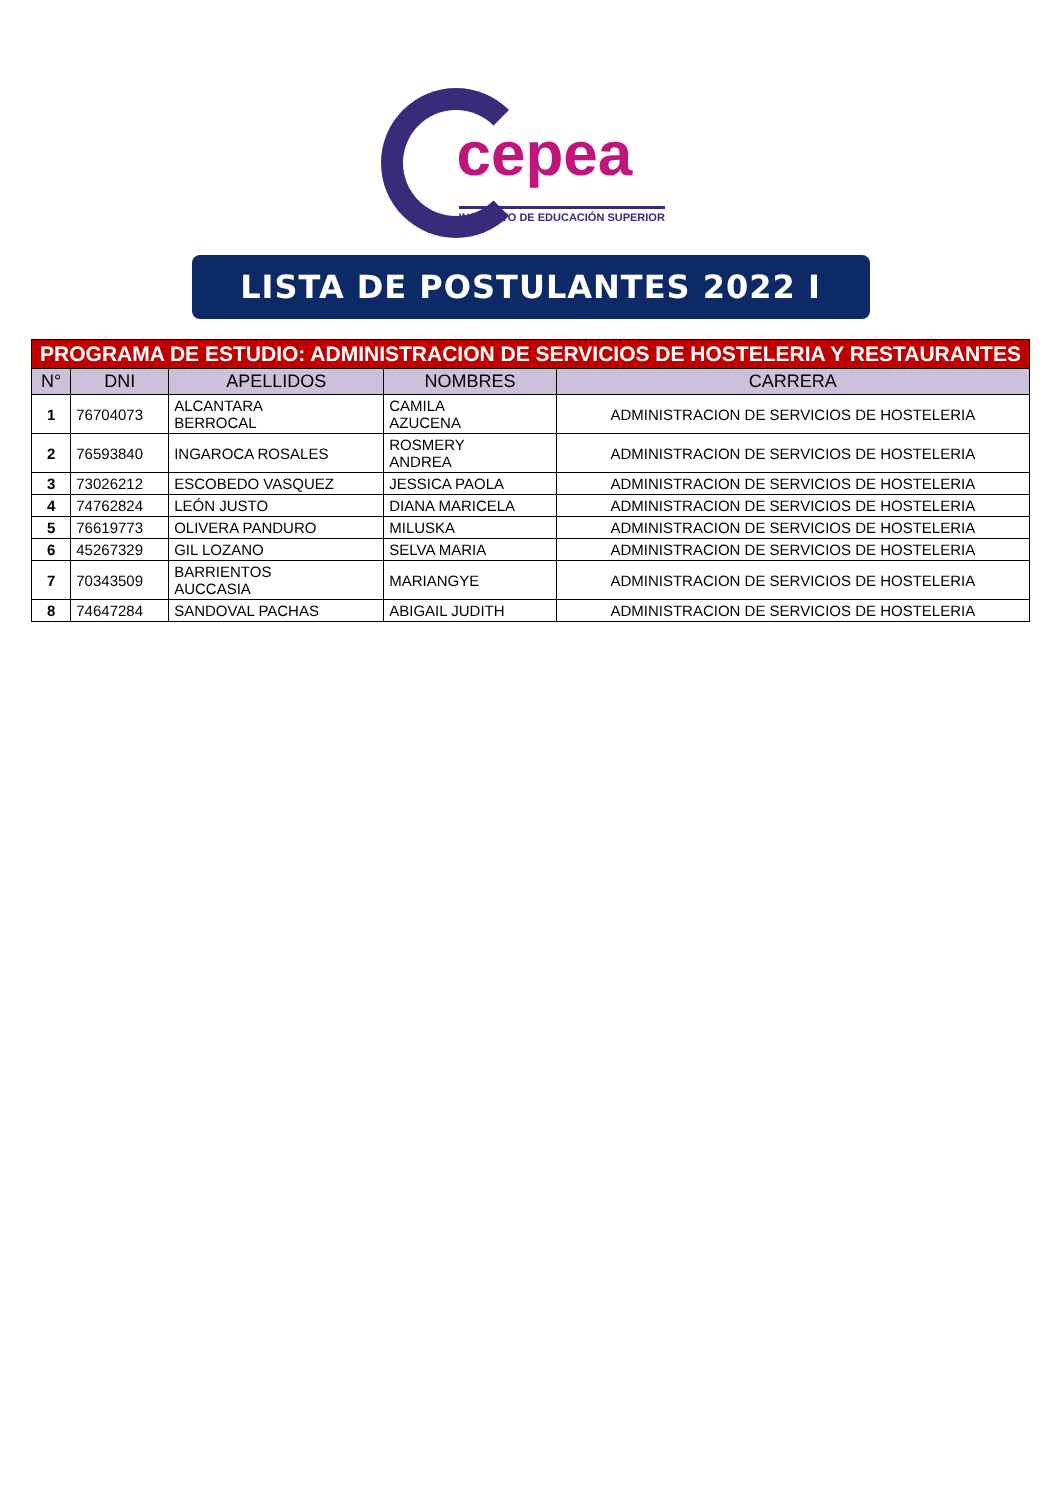cepea
INSTITUTO DE EDUCACIÓN SUPERIOR
LISTA DE POSTULANTES 2022 I
| PROGRAMA DE ESTUDIO: ADMINISTRACION DE SERVICIOS DE HOSTELERIA Y RESTAURANTES | | | | |
| --- | --- | --- | --- | --- |
| N° | DNI | APELLIDOS | NOMBRES | CARRERA |
| 1 | 76704073 | ALCANTARA BERROCAL | CAMILA AZUCENA | ADMINISTRACION DE SERVICIOS DE HOSTELERIA |
| 2 | 76593840 | INGAROCA ROSALES | ROSMERY ANDREA | ADMINISTRACION DE SERVICIOS DE HOSTELERIA |
| 3 | 73026212 | ESCOBEDO VASQUEZ | JESSICA PAOLA | ADMINISTRACION DE SERVICIOS DE HOSTELERIA |
| 4 | 74762824 | LEÓN JUSTO | DIANA MARICELA | ADMINISTRACION DE SERVICIOS DE HOSTELERIA |
| 5 | 76619773 | OLIVERA PANDURO | MILUSKA | ADMINISTRACION DE SERVICIOS DE HOSTELERIA |
| 6 | 45267329 | GIL LOZANO | SELVA MARIA | ADMINISTRACION DE SERVICIOS DE HOSTELERIA |
| 7 | 70343509 | BARRIENTOS AUCCASIA | MARIANGYE | ADMINISTRACION DE SERVICIOS DE HOSTELERIA |
| 8 | 74647284 | SANDOVAL PACHAS | ABIGAIL JUDITH | ADMINISTRACION DE SERVICIOS DE HOSTELERIA |